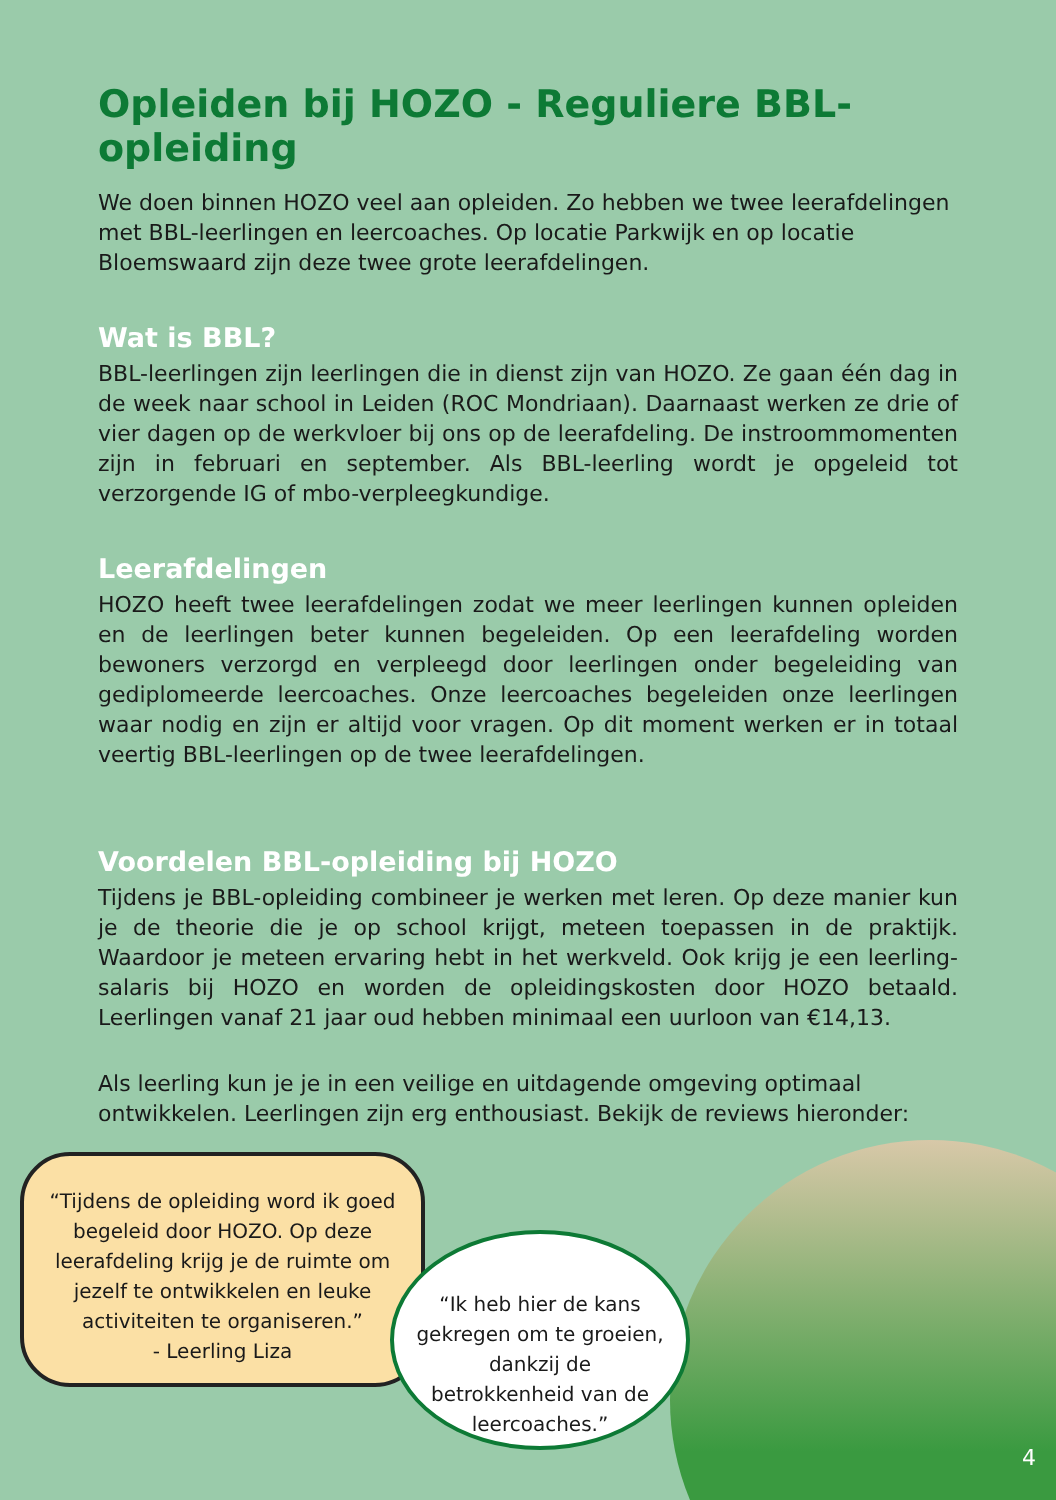Opleiden bij HOZO - Reguliere BBL-opleiding
We doen binnen HOZO veel aan opleiden. Zo hebben we twee leerafdelingen met BBL-leerlingen en leercoaches. Op locatie Parkwijk en op locatie Bloemswaard zijn deze twee grote leerafdelingen.
Wat is BBL?
BBL-leerlingen zijn leerlingen die in dienst zijn van HOZO. Ze gaan één dag in de week naar school in Leiden (ROC Mondriaan). Daarnaast werken ze drie of vier dagen op de werkvloer bij ons op de leerafdeling. De instroommomenten zijn in februari en september. Als BBL-leerling wordt je opgeleid tot verzorgende IG of mbo-verpleegkundige.
Leerafdelingen
HOZO heeft twee leerafdelingen zodat we meer leerlingen kunnen opleiden en de leerlingen beter kunnen begeleiden. Op een leerafdeling worden bewoners verzorgd en verpleegd door leerlingen onder begeleiding van gediplomeerde leercoaches. Onze leercoaches begeleiden onze leerlingen waar nodig en zijn er altijd voor vragen. Op dit moment werken er in totaal veertig BBL-leerlingen op de twee leerafdelingen.
Voordelen BBL-opleiding bij HOZO
Tijdens je BBL-opleiding combineer je werken met leren. Op deze manier kun je de theorie die je op school krijgt, meteen toepassen in de praktijk. Waardoor je meteen ervaring hebt in het werkveld. Ook krijg je een leerling-salaris bij HOZO en worden de opleidingskosten door HOZO betaald. Leerlingen vanaf 21 jaar oud hebben minimaal een uurloon van €14,13.
Als leerling kun je je in een veilige en uitdagende omgeving optimaal ontwikkelen. Leerlingen zijn erg enthousiast. Bekijk de reviews hieronder:
“Tijdens de opleiding word ik goed begeleid door HOZO. Op deze leerafdeling krijg je de ruimte om jezelf te ontwikkelen en leuke activiteiten te organiseren.”
- Leerling Liza
“Ik heb hier de kans gekregen om te groeien, dankzij de betrokkenheid van de leercoaches.”
4